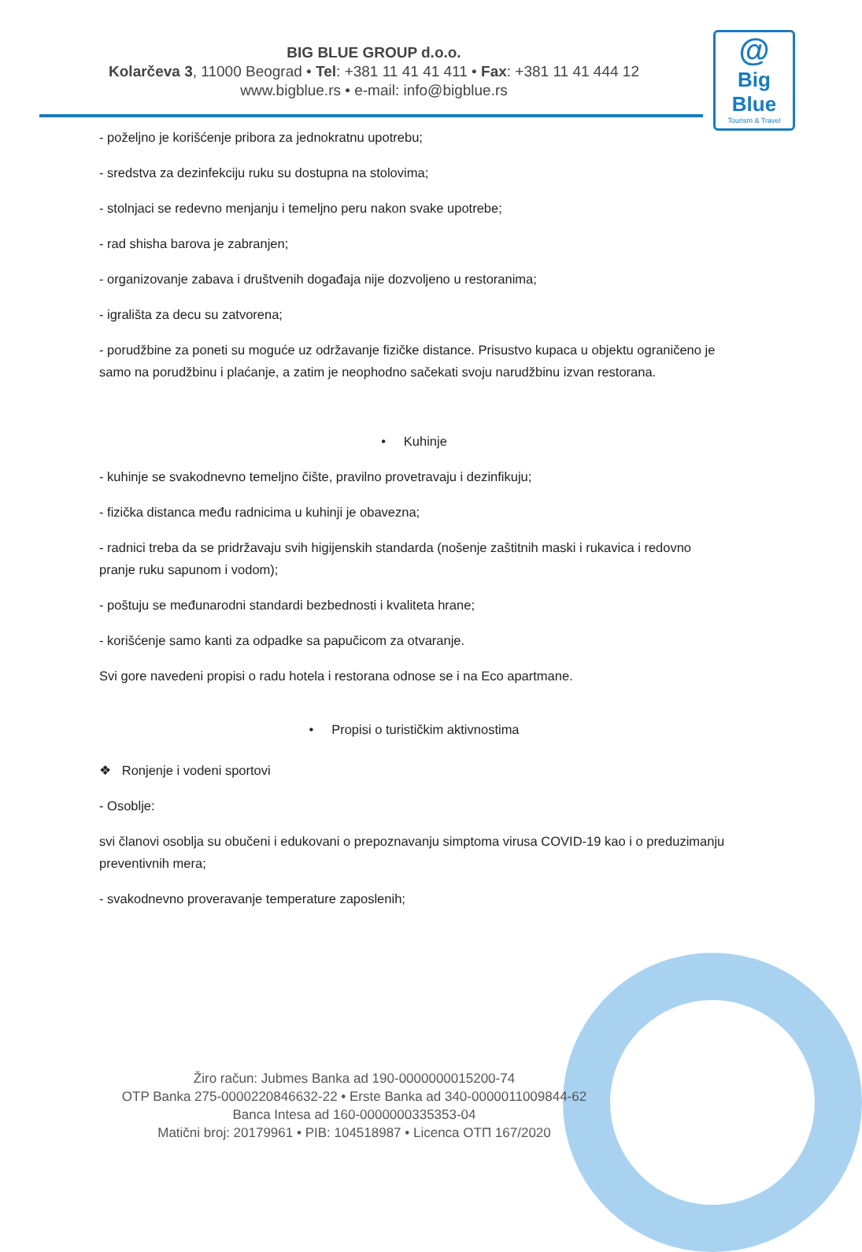BIG BLUE GROUP d.o.o.
Kolarčeva 3, 11000 Beograd • Tel: +381 11 41 41 411 • Fax: +381 11 41 444 12
www.bigblue.rs • e-mail: info@bigblue.rs
@
Big Blue
Tourism & Travel
- poželjno je korišćenje pribora za jednokratnu upotrebu;
- sredstva za dezinfekciju ruku su dostupna na stolovima;
- stolnjaci se redevno menjanju i temeljno peru nakon svake upotrebe;
- rad shisha barova je zabranjen;
- organizovanje zabava i društvenih događaja nije dozvoljeno u restoranima;
- igrališta za decu su zatvorena;
- porudžbine za poneti su moguće uz održavanje fizičke distance. Prisustvo kupaca u objektu ograničeno je samo na porudžbinu i plaćanje, a zatim je neophodno sačekati svoju narudžbinu izvan restorana.
• Kuhinje
- kuhinje se svakodnevno temeljno čište, pravilno provetravaju i dezinfikuju;
- fizička distanca među radnicima u kuhinji je obavezna;
- radnici treba da se pridržavaju svih higijenskih standarda (nošenje zaštitnih maski i rukavica i redovno pranje ruku sapunom i vodom);
- poštuju se međunarodni standardi bezbednosti i kvaliteta hrane;
- korišćenje samo kanti za odpadke sa papučicom za otvaranje.
Svi gore navedeni propisi o radu hotela i restorana odnose se i na Eco apartmane.
• Propisi o turističkim aktivnostima
❖ Ronjenje i vodeni sportovi
- Osoblje:
svi članovi osoblja su obučeni i edukovani o prepoznavanju simptoma virusa COVID-19 kao i o preduzimanju preventivnih mera;
- svakodnevno proveravanje temperature zaposlenih;
Žiro račun: Jubmes Banka ad 190-0000000015200-74
OTP Banka 275-0000220846632-22 • Erste Banka ad 340-0000011009844-62
Banca Intesa ad 160-0000000335353-04
Matični broj: 20179961 • PIB: 104518987 • Licenca OTП 167/2020